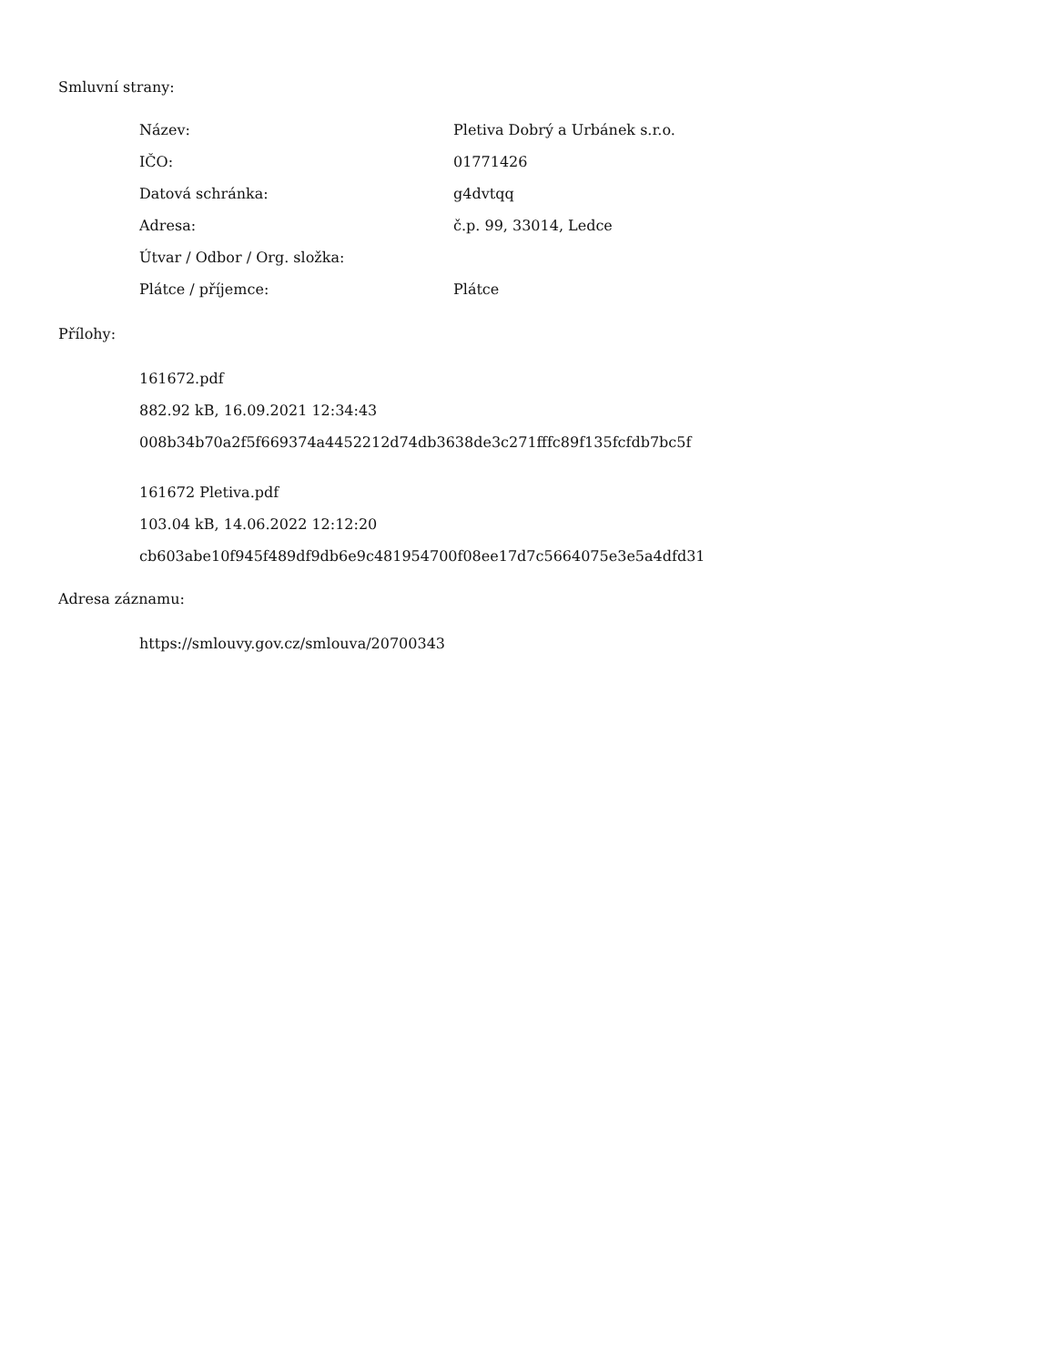Smluvní strany:
| Název: | Pletiva Dobrý a Urbánek s.r.o. |
| IČO: | 01771426 |
| Datová schránka: | g4dvtqq |
| Adresa: | č.p. 99, 33014, Ledce |
| Útvar / Odbor / Org. složka: | |
| Plátce / příjemce: | Plátce |
Přílohy:
161672.pdf
882.92 kB, 16.09.2021 12:34:43
008b34b70a2f5f669374a4452212d74db3638de3c271fffc89f135fcfdb7bc5f
161672 Pletiva.pdf
103.04 kB, 14.06.2022 12:12:20
cb603abe10f945f489df9db6e9c481954700f08ee17d7c5664075e3e5a4dfd31
Adresa záznamu:
https://smlouvy.gov.cz/smlouva/20700343